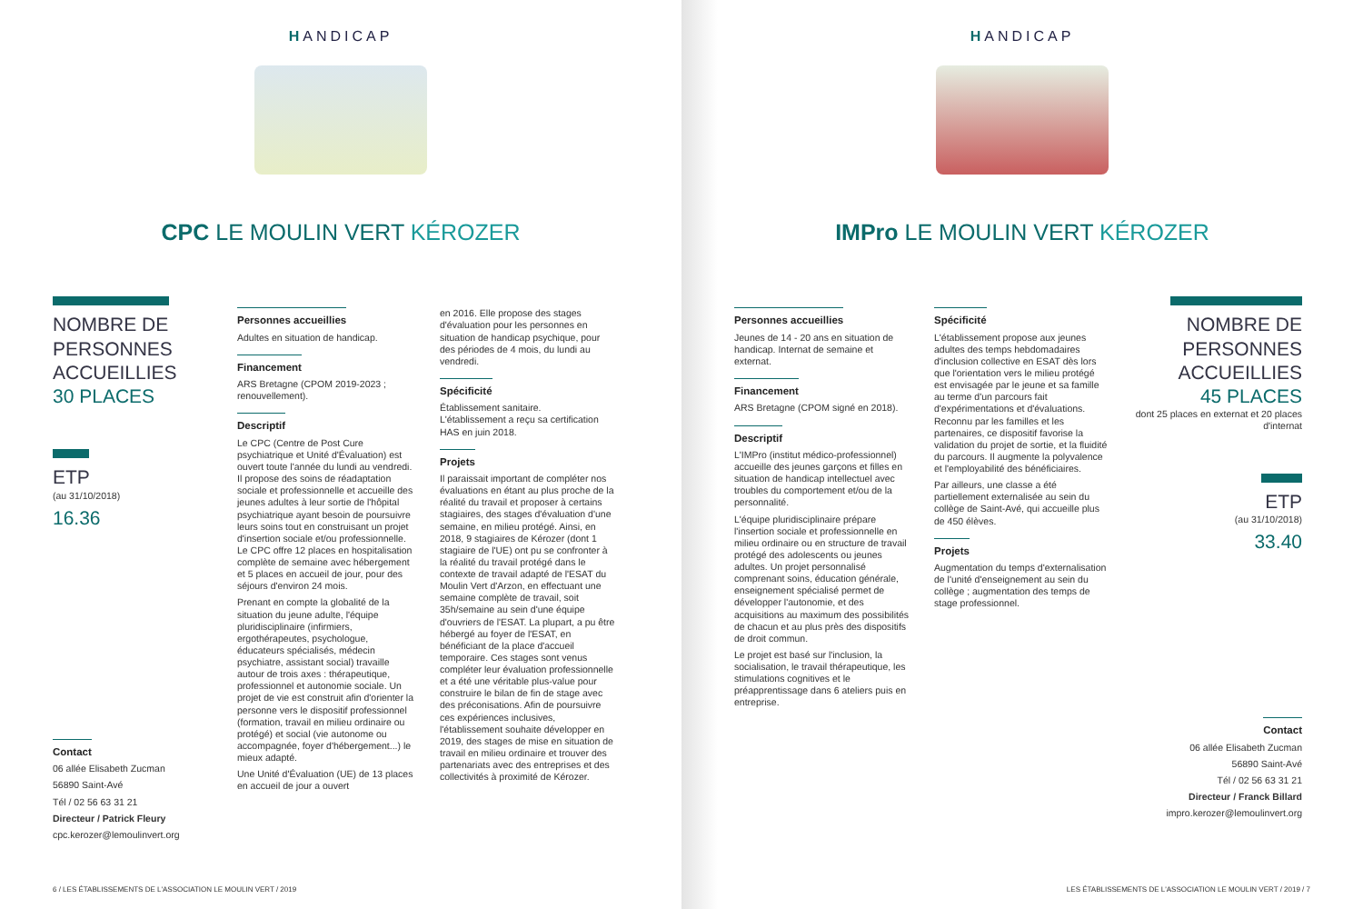HANDICAP
CPC LE MOULIN VERT KÉROZER
NOMBRE DE PERSONNES ACCUEILLIES
30 PLACES
ETP
(au 31/10/2018)
16.36
Contact
06 allée Elisabeth Zucman
56890 Saint-Avé
Tél / 02 56 63 31 21
Directeur / Patrick Fleury
cpc.kerozer@lemoulinvert.org
Personnes accueillies
Adultes en situation de handicap.
Financement
ARS Bretagne (CPOM 2019-2023 ; renouvellement).
Descriptif
Le CPC (Centre de Post Cure psychiatrique et Unité d'Évaluation) est ouvert toute l'année du lundi au vendredi. Il propose des soins de réadaptation sociale et professionnelle et accueille des jeunes adultes à leur sortie de l'hôpital psychiatrique ayant besoin de poursuivre leurs soins tout en construisant un projet d'insertion sociale et/ou professionnelle. Le CPC offre 12 places en hospitalisation complète de semaine avec hébergement et 5 places en accueil de jour, pour des séjours d'environ 24 mois.
Prenant en compte la globalité de la situation du jeune adulte, l'équipe pluridisciplinaire (infirmiers, ergothérapeutes, psychologue, éducateurs spécialisés, médecin psychiatre, assistant social) travaille autour de trois axes : thérapeutique, professionnel et autonomie sociale. Un projet de vie est construit afin d'orienter la personne vers le dispositif professionnel (formation, travail en milieu ordinaire ou protégé) et social (vie autonome ou accompagnée, foyer d'hébergement...) le mieux adapté.
Une Unité d'Évaluation (UE) de 13 places en accueil de jour a ouvert
en 2016. Elle propose des stages d'évaluation pour les personnes en situation de handicap psychique, pour des périodes de 4 mois, du lundi au vendredi.
Spécificité
Établissement sanitaire.
L'établissement a reçu sa certification HAS en juin 2018.
Projets
Il paraissait important de compléter nos évaluations en étant au plus proche de la réalité du travail et proposer à certains stagiaires, des stages d'évaluation d'une semaine, en milieu protégé. Ainsi, en 2018, 9 stagiaires de Kérozer (dont 1 stagiaire de l'UE) ont pu se confronter à la réalité du travail protégé dans le contexte de travail adapté de l'ESAT du Moulin Vert d'Arzon, en effectuant une semaine complète de travail, soit 35h/semaine au sein d'une équipe d'ouvriers de l'ESAT. La plupart, a pu être hébergé au foyer de l'ESAT, en bénéficiant de la place d'accueil temporaire. Ces stages sont venus compléter leur évaluation professionnelle et a été une véritable plus-value pour construire le bilan de fin de stage avec des préconisations. Afin de poursuivre ces expériences inclusives, l'établissement souhaite développer en 2019, des stages de mise en situation de travail en milieu ordinaire et trouver des partenariats avec des entreprises et des collectivités à proximité de Kérozer.
6 / LES ÉTABLISSEMENTS DE L'ASSOCIATION LE MOULIN VERT / 2019
HANDICAP
IMPro LE MOULIN VERT KÉROZER
Personnes accueillies
Jeunes de 14 - 20 ans en situation de handicap. Internat de semaine et externat.
Financement
ARS Bretagne (CPOM signé en 2018).
Descriptif
L'IMPro (institut médico-professionnel) accueille des jeunes garçons et filles en situation de handicap intellectuel avec troubles du comportement et/ou de la personnalité.
L'équipe pluridisciplinaire prépare l'insertion sociale et professionnelle en milieu ordinaire ou en structure de travail protégé des adolescents ou jeunes adultes. Un projet personnalisé comprenant soins, éducation générale, enseignement spécialisé permet de développer l'autonomie, et des acquisitions au maximum des possibilités de chacun et au plus près des dispositifs de droit commun.
Le projet est basé sur l'inclusion, la socialisation, le travail thérapeutique, les stimulations cognitives et le préapprentissage dans 6 ateliers puis en entreprise.
Spécificité
L'établissement propose aux jeunes adultes des temps hebdomadaires d'inclusion collective en ESAT dès lors que l'orientation vers le milieu protégé est envisagée par le jeune et sa famille au terme d'un parcours fait d'expérimentations et d'évaluations. Reconnu par les familles et les partenaires, ce dispositif favorise la validation du projet de sortie, et la fluidité du parcours. Il augmente la polyvalence et l'employabilité des bénéficiaires.
Par ailleurs, une classe a été partiellement externalisée au sein du collège de Saint-Avé, qui accueille plus de 450 élèves.
Projets
Augmentation du temps d'externalisation de l'unité d'enseignement au sein du collège ; augmentation des temps de stage professionnel.
NOMBRE DE PERSONNES ACCUEILLIES
45 PLACES
dont 25 places en externat et 20 places d'internat
ETP
(au 31/10/2018)
33.40
Contact
06 allée Elisabeth Zucman
56890 Saint-Avé
Tél / 02 56 63 31 21
Directeur / Franck Billard
impro.kerozer@lemoulinvert.org
LES ÉTABLISSEMENTS DE L'ASSOCIATION LE MOULIN VERT / 2019 / 7